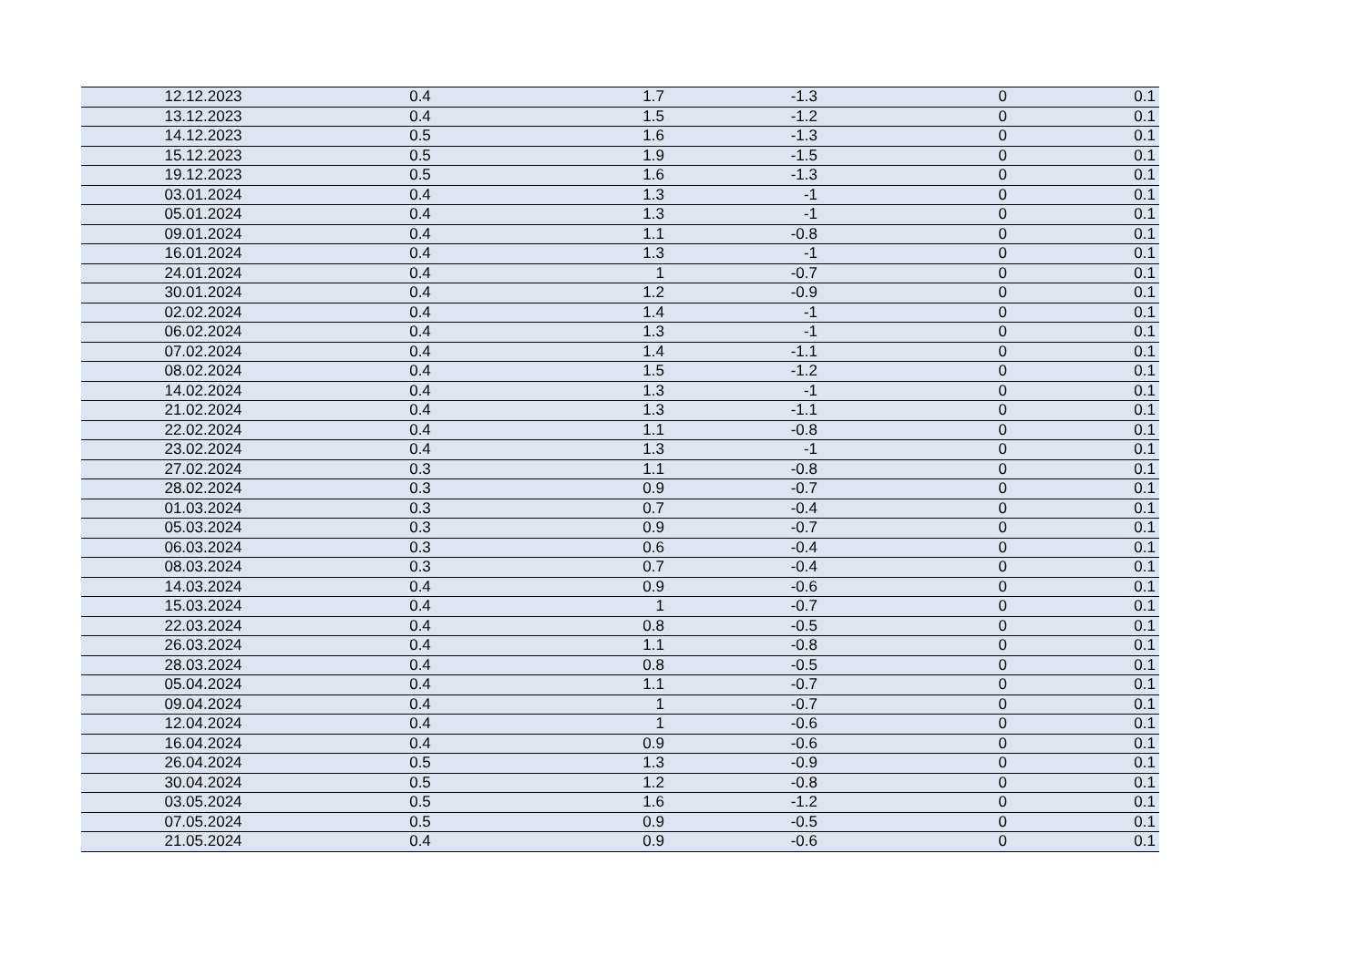| 12.12.2023 | 0.4 | 1.7 | -1.3 | 0 | 0.1 |
| 13.12.2023 | 0.4 | 1.5 | -1.2 | 0 | 0.1 |
| 14.12.2023 | 0.5 | 1.6 | -1.3 | 0 | 0.1 |
| 15.12.2023 | 0.5 | 1.9 | -1.5 | 0 | 0.1 |
| 19.12.2023 | 0.5 | 1.6 | -1.3 | 0 | 0.1 |
| 03.01.2024 | 0.4 | 1.3 | -1 | 0 | 0.1 |
| 05.01.2024 | 0.4 | 1.3 | -1 | 0 | 0.1 |
| 09.01.2024 | 0.4 | 1.1 | -0.8 | 0 | 0.1 |
| 16.01.2024 | 0.4 | 1.3 | -1 | 0 | 0.1 |
| 24.01.2024 | 0.4 | 1 | -0.7 | 0 | 0.1 |
| 30.01.2024 | 0.4 | 1.2 | -0.9 | 0 | 0.1 |
| 02.02.2024 | 0.4 | 1.4 | -1 | 0 | 0.1 |
| 06.02.2024 | 0.4 | 1.3 | -1 | 0 | 0.1 |
| 07.02.2024 | 0.4 | 1.4 | -1.1 | 0 | 0.1 |
| 08.02.2024 | 0.4 | 1.5 | -1.2 | 0 | 0.1 |
| 14.02.2024 | 0.4 | 1.3 | -1 | 0 | 0.1 |
| 21.02.2024 | 0.4 | 1.3 | -1.1 | 0 | 0.1 |
| 22.02.2024 | 0.4 | 1.1 | -0.8 | 0 | 0.1 |
| 23.02.2024 | 0.4 | 1.3 | -1 | 0 | 0.1 |
| 27.02.2024 | 0.3 | 1.1 | -0.8 | 0 | 0.1 |
| 28.02.2024 | 0.3 | 0.9 | -0.7 | 0 | 0.1 |
| 01.03.2024 | 0.3 | 0.7 | -0.4 | 0 | 0.1 |
| 05.03.2024 | 0.3 | 0.9 | -0.7 | 0 | 0.1 |
| 06.03.2024 | 0.3 | 0.6 | -0.4 | 0 | 0.1 |
| 08.03.2024 | 0.3 | 0.7 | -0.4 | 0 | 0.1 |
| 14.03.2024 | 0.4 | 0.9 | -0.6 | 0 | 0.1 |
| 15.03.2024 | 0.4 | 1 | -0.7 | 0 | 0.1 |
| 22.03.2024 | 0.4 | 0.8 | -0.5 | 0 | 0.1 |
| 26.03.2024 | 0.4 | 1.1 | -0.8 | 0 | 0.1 |
| 28.03.2024 | 0.4 | 0.8 | -0.5 | 0 | 0.1 |
| 05.04.2024 | 0.4 | 1.1 | -0.7 | 0 | 0.1 |
| 09.04.2024 | 0.4 | 1 | -0.7 | 0 | 0.1 |
| 12.04.2024 | 0.4 | 1 | -0.6 | 0 | 0.1 |
| 16.04.2024 | 0.4 | 0.9 | -0.6 | 0 | 0.1 |
| 26.04.2024 | 0.5 | 1.3 | -0.9 | 0 | 0.1 |
| 30.04.2024 | 0.5 | 1.2 | -0.8 | 0 | 0.1 |
| 03.05.2024 | 0.5 | 1.6 | -1.2 | 0 | 0.1 |
| 07.05.2024 | 0.5 | 0.9 | -0.5 | 0 | 0.1 |
| 21.05.2024 | 0.4 | 0.9 | -0.6 | 0 | 0.1 |